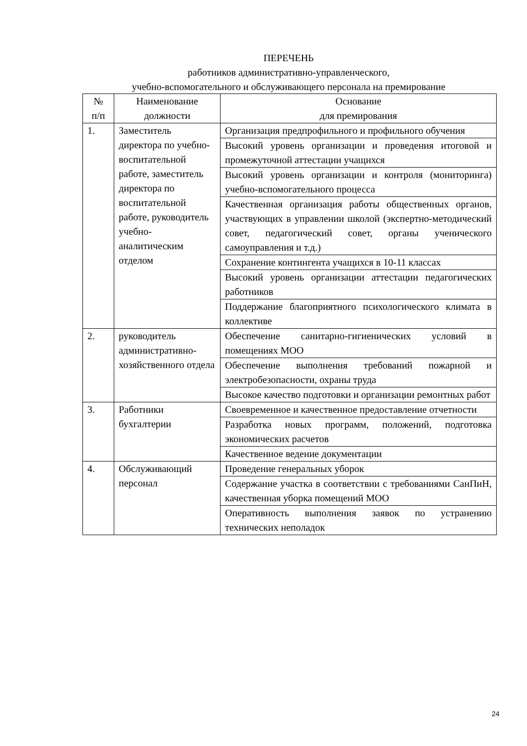ПЕРЕЧЕНЬ
работников административно-управленческого,
учебно-вспомогательного и обслуживающего персонала на премирование
| № п/п | Наименование должности | Основание для премирования |
| --- | --- | --- |
| 1. | Заместитель директора по учебно-воспитательной работе, заместитель директора по воспитательной работе, руководитель учебно-аналитическим отделом | Организация предпрофильного и профильного обучения |
| | | Высокий уровень организации и проведения итоговой и промежуточной аттестации учащихся |
| | | Высокий уровень организации и контроля (мониторинга) учебно-вспомогательного процесса |
| | | Качественная организация работы общественных органов, участвующих в управлении школой (экспертно-методический совет, педагогический совет, органы ученического самоуправления и т.д.) |
| | | Сохранение контингента учащихся в 10-11 классах |
| | | Высокий уровень организации аттестации педагогических работников |
| | | Поддержание благоприятного психологического климата в коллективе |
| 2. | руководитель административно-хозяйственного отдела | Обеспечение санитарно-гигиенических условий в помещениях МОО |
| | | Обеспечение выполнения требований пожарной и электробезопасности, охраны труда |
| | | Высокое качество подготовки и организации ремонтных работ |
| 3. | Работники бухгалтерии | Своевременное и качественное предоставление отчетности |
| | | Разработка новых программ, положений, подготовка экономических расчетов |
| | | Качественное ведение документации |
| 4. | Обслуживающий персонал | Проведение генеральных уборок |
| | | Содержание участка в соответствии с требованиями СанПиН, качественная уборка помещений МОО |
| | | Оперативность выполнения заявок по устранению технических неполадок |
24